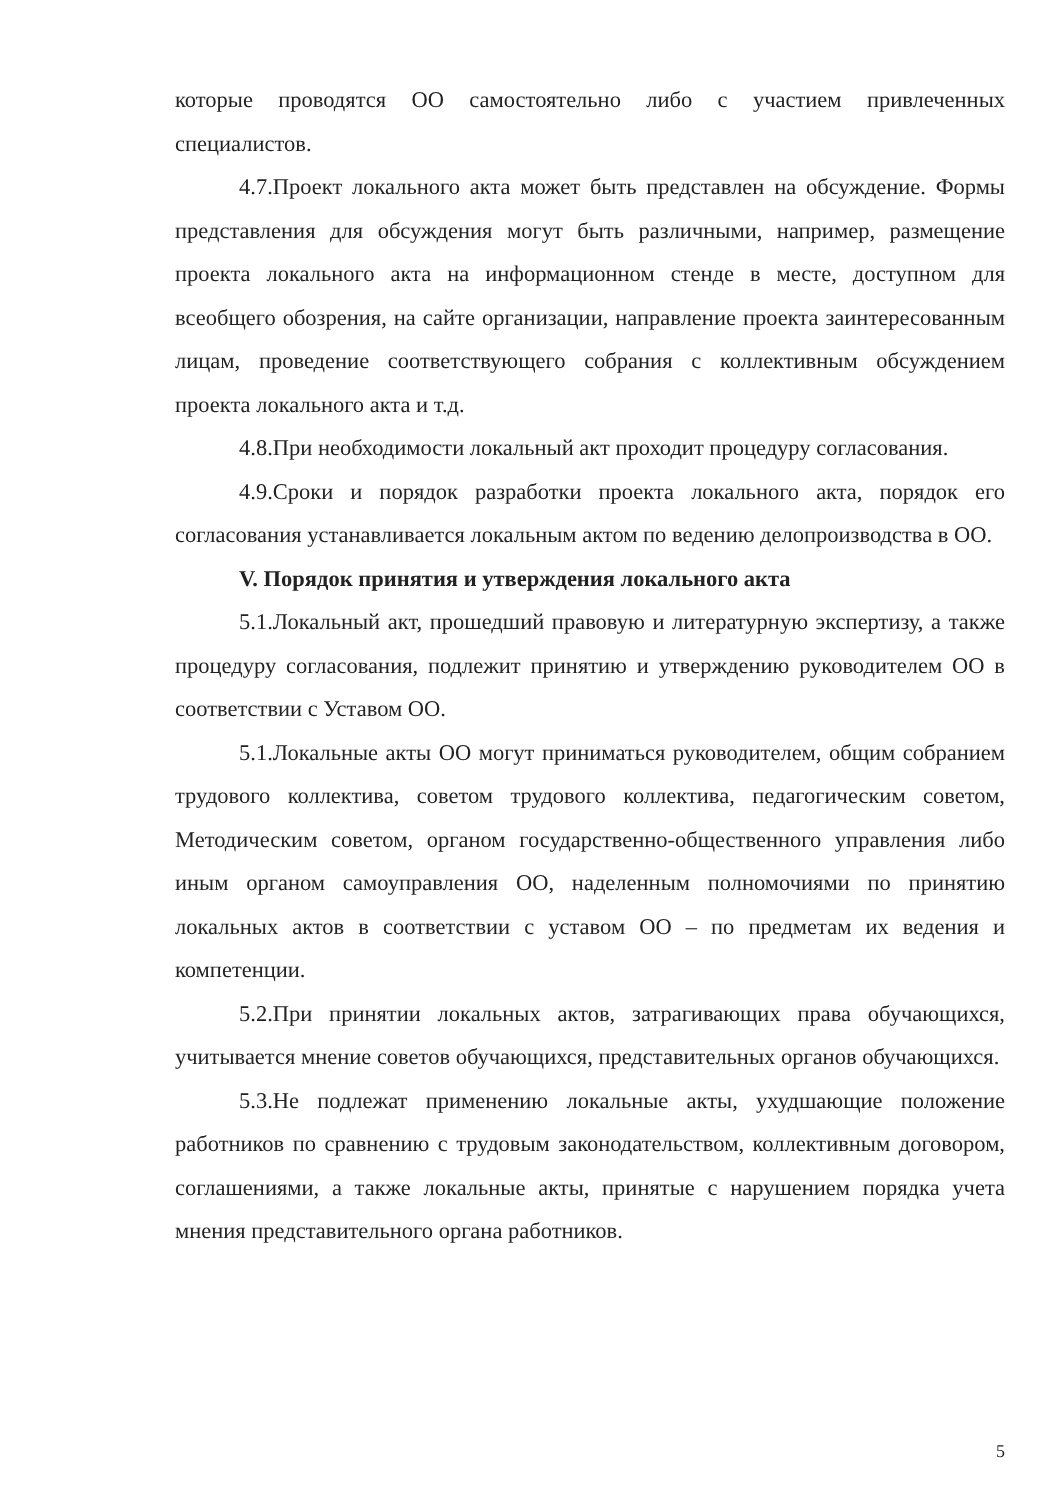которые проводятся ОО самостоятельно либо с участием привлеченных специалистов.
4.7.Проект локального акта может быть представлен на обсуждение. Формы представления для обсуждения могут быть различными, например, размещение проекта локального акта на информационном стенде в месте, доступном для всеобщего обозрения, на сайте организации, направление проекта заинтересованным лицам, проведение соответствующего собрания с коллективным обсуждением проекта локального акта и т.д.
4.8.При необходимости локальный акт проходит процедуру согласования.
4.9.Сроки и порядок разработки проекта локального акта, порядок его согласования устанавливается локальным актом по ведению делопроизводства в ОО.
V. Порядок принятия и утверждения локального акта
5.1.Локальный акт, прошедший правовую и литературную экспертизу, а также процедуру согласования, подлежит принятию и утверждению руководителем ОО в соответствии с Уставом ОО.
5.1.Локальные акты ОО могут приниматься руководителем, общим собранием трудового коллектива, советом трудового коллектива, педагогическим советом, Методическим советом, органом государственно-общественного управления либо иным органом самоуправления ОО, наделенным полномочиями по принятию локальных актов в соответствии с уставом ОО – по предметам их ведения и компетенции.
5.2.При принятии локальных актов, затрагивающих права обучающихся, учитывается мнение советов обучающихся, представительных органов обучающихся.
5.3.Не подлежат применению локальные акты, ухудшающие положение работников по сравнению с трудовым законодательством, коллективным договором, соглашениями, а также локальные акты, принятые с нарушением порядка учета мнения представительного органа работников.
5